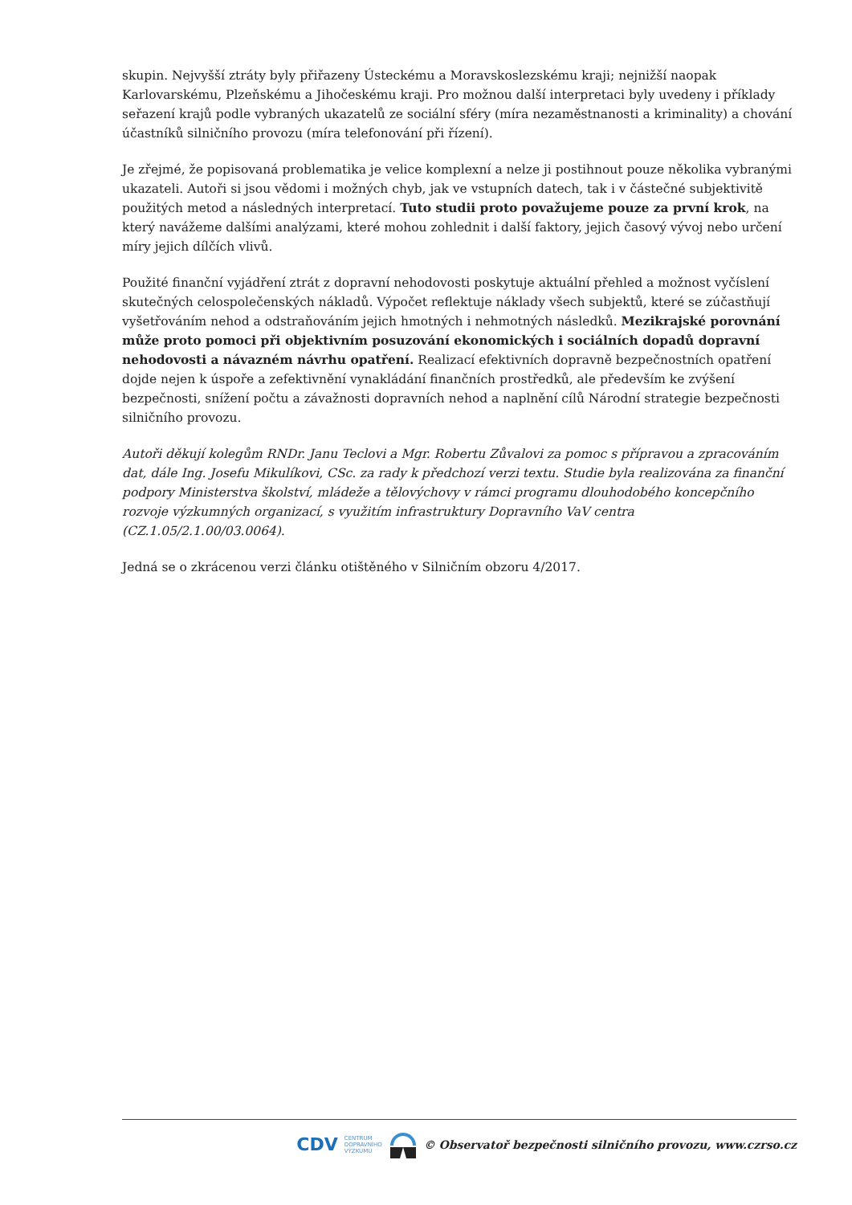skupin. Nejvyšší ztráty byly přiřazeny Ústeckému a Moravskoslezskému kraji; nejnižší naopak Karlovarskému, Plzeňskému a Jihočeskému kraji. Pro možnou další interpretaci byly uvedeny i příklady seřazení krajů podle vybraných ukazatelů ze sociální sféry (míra nezaměstnanosti a kriminality) a chování účastníků silničního provozu (míra telefonování při řízení).
Je zřejmé, že popisovaná problematika je velice komplexní a nelze ji postihnout pouze několika vybranými ukazateli. Autoři si jsou vědomi i možných chyb, jak ve vstupních datech, tak i v částečné subjektivitě použitých metod a následných interpretací. Tuto studii proto považujeme pouze za první krok, na který navážeme dalšími analýzami, které mohou zohlednit i další faktory, jejich časový vývoj nebo určení míry jejich dílčích vlivů.
Použité finanční vyjádření ztrát z dopravní nehodovosti poskytuje aktuální přehled a možnost vyčíslení skutečných celospolečenských nákladů. Výpočet reflektuje náklady všech subjektů, které se zúčastňují vyšetřováním nehod a odstraňováním jejich hmotných i nehmotných následků. Mezikrajské porovnání může proto pomoci při objektivním posuzování ekonomických i sociálních dopadů dopravní nehodovosti a návazném návrhu opatření. Realizací efektivních dopravně bezpečnostních opatření dojde nejen k úspoře a zefektivnění vynakládání finančních prostředků, ale především ke zvýšení bezpečnosti, snížení počtu a závažnosti dopravních nehod a naplnění cílů Národní strategie bezpečnosti silničního provozu.
Autoři děkují kolegům RNDr. Janu Teclovi a Mgr. Robertu Zůvalovi za pomoc s přípravou a zpracováním dat, dále Ing. Josefu Mikulíkovi, CSc. za rady k předchozí verzi textu. Studie byla realizována za finanční podpory Ministerstva školství, mládeže a tělovýchovy v rámci programu dlouhodobého koncepčního rozvoje výzkumných organizací, s využitím infrastruktury Dopravního VaV centra (CZ.1.05/2.1.00/03.0064).
Jedná se o zkrácenou verzi článku otištěného v Silničním obzoru 4/2017.
CDV CENTRUM
DOPRAVNÍHO
VÝZKUMU © Observatoř bezpečnosti silničního provozu, www.czrso.cz